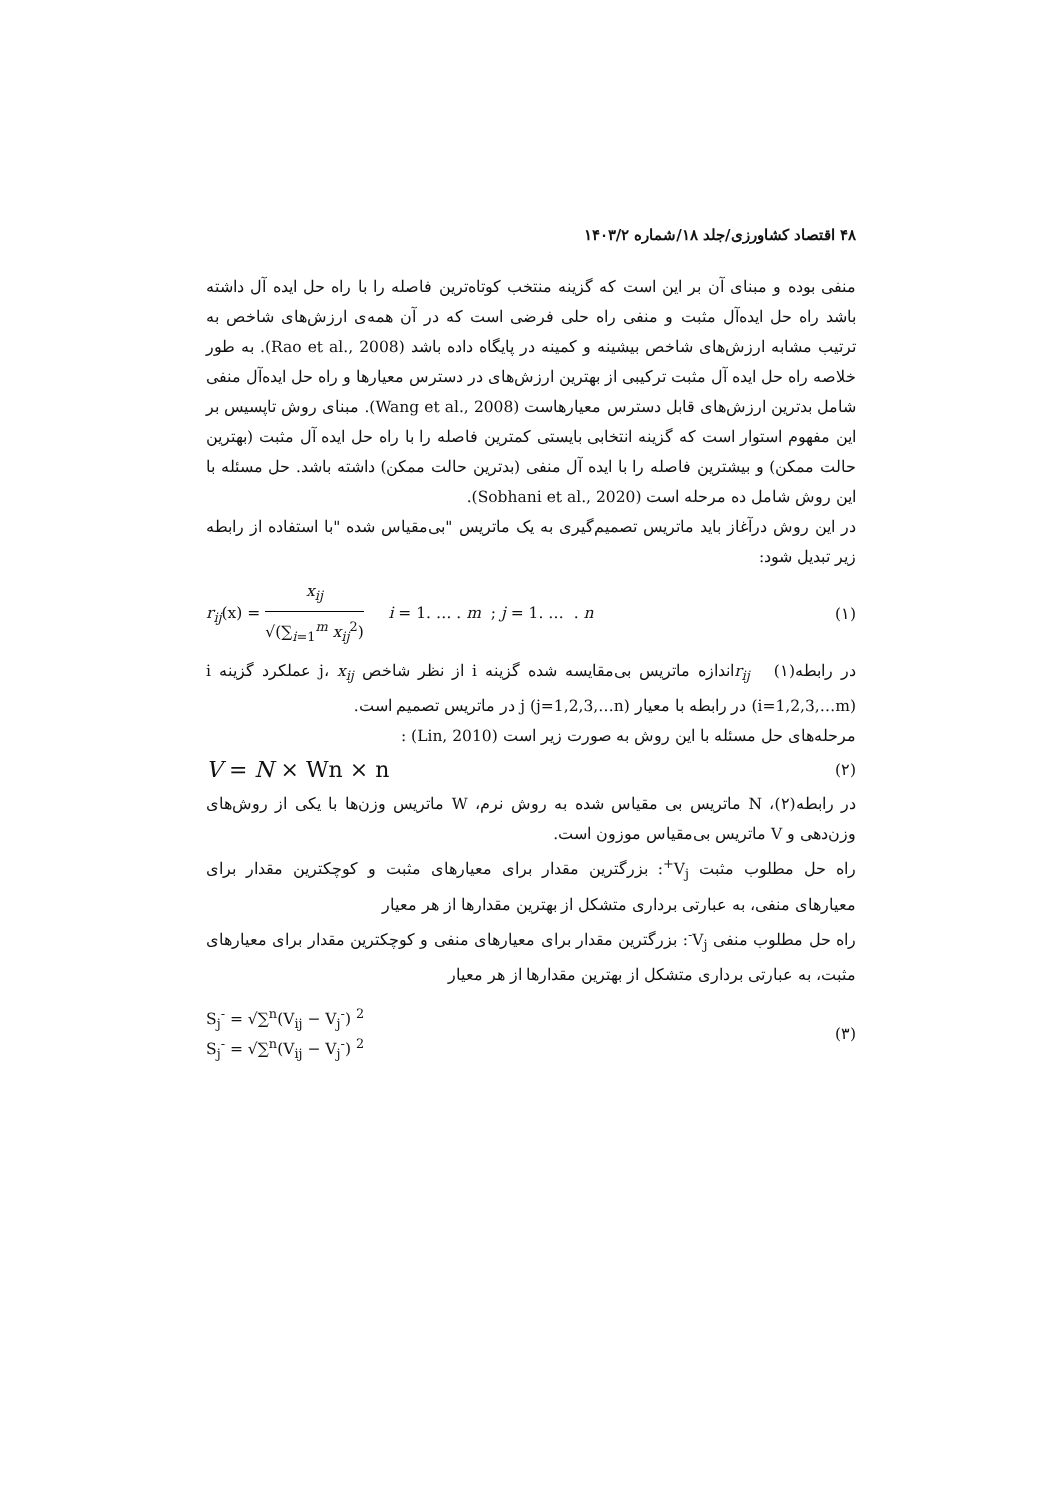۴۸ اقتصاد کشاورزی/جلد ۱۸/شماره ۱۴۰۳/۲
منفی بوده و مبنای آن بر این است که گزینه منتخب کوتاه‌ترین فاصله را با راه حل ایده آل داشته باشد راه حل ایده‌آل مثبت و منفی راه حلی فرضی است که در آن همه‌ی ارزش‌های شاخص به ترتیب مشابه ارزش‌های شاخص بیشینه و کمینه در پایگاه داده باشد (Rao et al., 2008). به طور خلاصه راه حل ایده آل مثبت ترکیبی از بهترین ارزش‌های در دسترس معیارها و راه حل ایده‌آل منفی شامل بدترین ارزش‌های قابل دسترس معیارهاست (Wang et al., 2008). مبنای روش تاپسیس بر این مفهوم استوار است که گزینه انتخابی بایستی کمترین فاصله را با راه حل ایده آل مثبت (بهترین حالت ممکن) و بیشترین فاصله را با ایده آل منفی (بدترین حالت ممکن) داشته باشد. حل مسئله با این روش شامل ده مرحله است (Sobhani et al., 2020).
در این روش درآغاز باید ماتریس تصمیم‌گیری به یک ماتریس "بی‌مقیاس شده "با استفاده از رابطه زیر تبدیل شود:
r<sub>ij</sub>(x) = x<sub>ij</sub> √(∑<sub>i=1</sub><sup>m</sup> x<sub>ij</sub><sup>2</sup>) i = 1. … . m ; j = 1. … . n (۱)
در رابطه(۱) r<sub>ij</sub>اندازه ماتریس بی‌مقایسه شده گزینه i از نظر شاخص j، x<sub>ij</sub> عملکرد گزینه i (i=1,2,3,…m) در رابطه با معیار j (j=1,2,3,…n) در ماتریس تصمیم است.
مرحله‌های حل مسئله با این روش به صورت زیر است (Lin, 2010) :
V = N × Wn × n (۲)
در رابطه(۲)، N ماتریس بی مقیاس شده به روش نرم، W ماتریس وزن‌ها با یکی از روش‌های وزن‌دهی و V ماتریس بی‌مقیاس موزون است.
راه حل مطلوب مثبت V<sub>j</sub><sup>+</sup>: بزرگترین مقدار برای معیارهای مثبت و کوچکترین مقدار برای معیارهای منفی، به عبارتی برداری متشکل از بهترین مقدارها از هر معیار
راه حل مطلوب منفی V<sub>j</sub><sup>-</sup>: بزرگترین مقدار برای معیارهای منفی و کوچکترین مقدار برای معیارهای مثبت، به عبارتی برداری متشکل از بهترین مقدارها از هر معیار
S<sub>j</sub><sup>-</sup> = √∑<sup>n</sup>(V<sub>ij</sub> − V<sub>j</sub><sup>-</sup>) <sup>2</sup>
S<sub>j</sub><sup>-</sup> = √∑<sup>n</sup>(V<sub>ij</sub> − V<sub>j</sub><sup>-</sup>) <sup>2</sup> (۳)